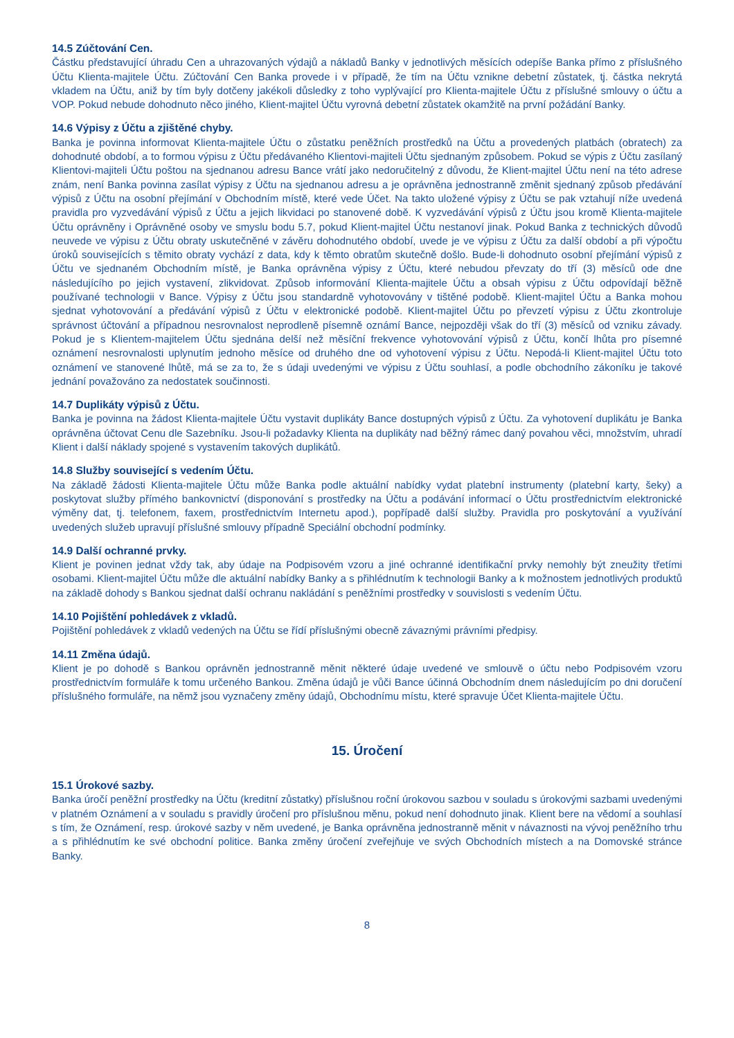14.5 Zúčtování Cen.
Částku představující úhradu Cen a uhrazovaných výdajů a nákladů Banky v jednotlivých měsících odepíše Banka přímo z příslušného Účtu Klienta-majitele Účtu. Zúčtování Cen Banka provede i v případě, že tím na Účtu vznikne debetní zůstatek, tj. částka nekrytá vkladem na Účtu, aniž by tím byly dotčeny jakékoli důsledky z toho vyplývající pro Klienta-majitele Účtu z příslušné smlouvy o účtu a VOP. Pokud nebude dohodnuto něco jiného, Klient-majitel Účtu vyrovná debetní zůstatek okamžitě na první požádání Banky.
14.6 Výpisy z Účtu a zjištěné chyby.
Banka je povinna informovat Klienta-majitele Účtu o zůstatku peněžních prostředků na Účtu a provedených platbách (obratech) za dohodnuté období, a to formou výpisu z Účtu předávaného Klientovi-majiteli Účtu sjednaným způsobem. Pokud se výpis z Účtu zasílaný Klientovi-majiteli Účtu poštou na sjednanou adresu Bance vrátí jako nedoručitelný z důvodu, že Klient-majitel Účtu není na této adrese znám, není Banka povinna zasílat výpisy z Účtu na sjednanou adresu a je oprávněna jednostranně změnit sjednaný způsob předávání výpisů z Účtu na osobní přejímání v Obchodním místě, které vede Účet. Na takto uložené výpisy z Účtu se pak vztahují níže uvedená pravidla pro vyzvedávání výpisů z Účtu a jejich likvidaci po stanovené době. K vyzvedávání výpisů z Účtu jsou kromě Klienta-majitele Účtu oprávněny i Oprávněné osoby ve smyslu bodu 5.7, pokud Klient-majitel Účtu nestanoví jinak. Pokud Banka z technických důvodů neuvede ve výpisu z Účtu obraty uskutečněné v závěru dohodnutého období, uvede je ve výpisu z Účtu za další období a při výpočtu úroků souvisejících s těmito obraty vychází z data, kdy k těmto obratům skutečně došlo. Bude-li dohodnuto osobní přejímání výpisů z Účtu ve sjednaném Obchodním místě, je Banka oprávněna výpisy z Účtu, které nebudou převzaty do tří (3) měsíců ode dne následujícího po jejich vystavení, zlikvidovat. Způsob informování Klienta-majitele Účtu a obsah výpisu z Účtu odpovídají běžně používané technologii v Bance. Výpisy z Účtu jsou standardně vyhotovovány v tištěné podobě. Klient-majitel Účtu a Banka mohou sjednat vyhotovování a předávání výpisů z Účtu v elektronické podobě. Klient-majitel Účtu po převzetí výpisu z Účtu zkontroluje správnost účtování a případnou nesrovnalost neprodleně písemně oznámí Bance, nejpozději však do tří (3) měsíců od vzniku závady. Pokud je s Klientem-majitelem Účtu sjednána delší než měsíční frekvence vyhotovování výpisů z Účtu, končí lhůta pro písemné oznámení nesrovnalosti uplynutím jednoho měsíce od druhého dne od vyhotovení výpisu z Účtu. Nepodá-li Klient-majitel Účtu toto oznámení ve stanovené lhůtě, má se za to, že s údaji uvedenými ve výpisu z Účtu souhlasí, a podle obchodního zákoníku je takové jednání považováno za nedostatek součinnosti.
14.7 Duplikáty výpisů z Účtu.
Banka je povinna na žádost Klienta-majitele Účtu vystavit duplikáty Bance dostupných výpisů z Účtu. Za vyhotovení duplikátu je Banka oprávněna účtovat Cenu dle Sazebníku. Jsou-li požadavky Klienta na duplikáty nad běžný rámec daný povahou věci, množstvím, uhradí Klient i další náklady spojené s vystavením takových duplikátů.
14.8 Služby související s vedením Účtu.
Na základě žádosti Klienta-majitele Účtu může Banka podle aktuální nabídky vydat platební instrumenty (platební karty, šeky) a poskytovat služby přímého bankovnictví (disponování s prostředky na Účtu a podávání informací o Účtu prostřednictvím elektronické výměny dat, tj. telefonem, faxem, prostřednictvím Internetu apod.), popřípadě další služby. Pravidla pro poskytování a využívání uvedených služeb upravují příslušné smlouvy případně Speciální obchodní podmínky.
14.9 Další ochranné prvky.
Klient je povinen jednat vždy tak, aby údaje na Podpisovém vzoru a jiné ochranné identifikační prvky nemohly být zneužity třetími osobami. Klient-majitel Účtu může dle aktuální nabídky Banky a s přihlédnutím k technologii Banky a k možnostem jednotlivých produktů na základě dohody s Bankou sjednat další ochranu nakládání s peněžními prostředky v souvislosti s vedením Účtu.
14.10 Pojištění pohledávek z vkladů.
Pojištění pohledávek z vkladů vedených na Účtu se řídí příslušnými obecně závaznými právními předpisy.
14.11 Změna údajů.
Klient je po dohodě s Bankou oprávněn jednostranně měnit některé údaje uvedené ve smlouvě o účtu nebo Podpisovém vzoru prostřednictvím formuláře k tomu určeného Bankou. Změna údajů je vůči Bance účinná Obchodním dnem následujícím po dni doručení příslušného formuláře, na němž jsou vyznačeny změny údajů, Obchodnímu místu, které spravuje Účet Klienta-majitele Účtu.
15. Úročení
15.1 Úrokové sazby.
Banka úročí peněžní prostředky na Účtu (kreditní zůstatky) příslušnou roční úrokovou sazbou v souladu s úrokovými sazbami uvedenými v platném Oznámení a v souladu s pravidly úročení pro příslušnou měnu, pokud není dohodnuto jinak. Klient bere na vědomí a souhlasí s tím, že Oznámení, resp. úrokové sazby v něm uvedené, je Banka oprávněna jednostranně měnit v návaznosti na vývoj peněžního trhu a s přihlédnutím ke své obchodní politice. Banka změny úročení zveřejňuje ve svých Obchodních místech a na Domovské stránce Banky.
8